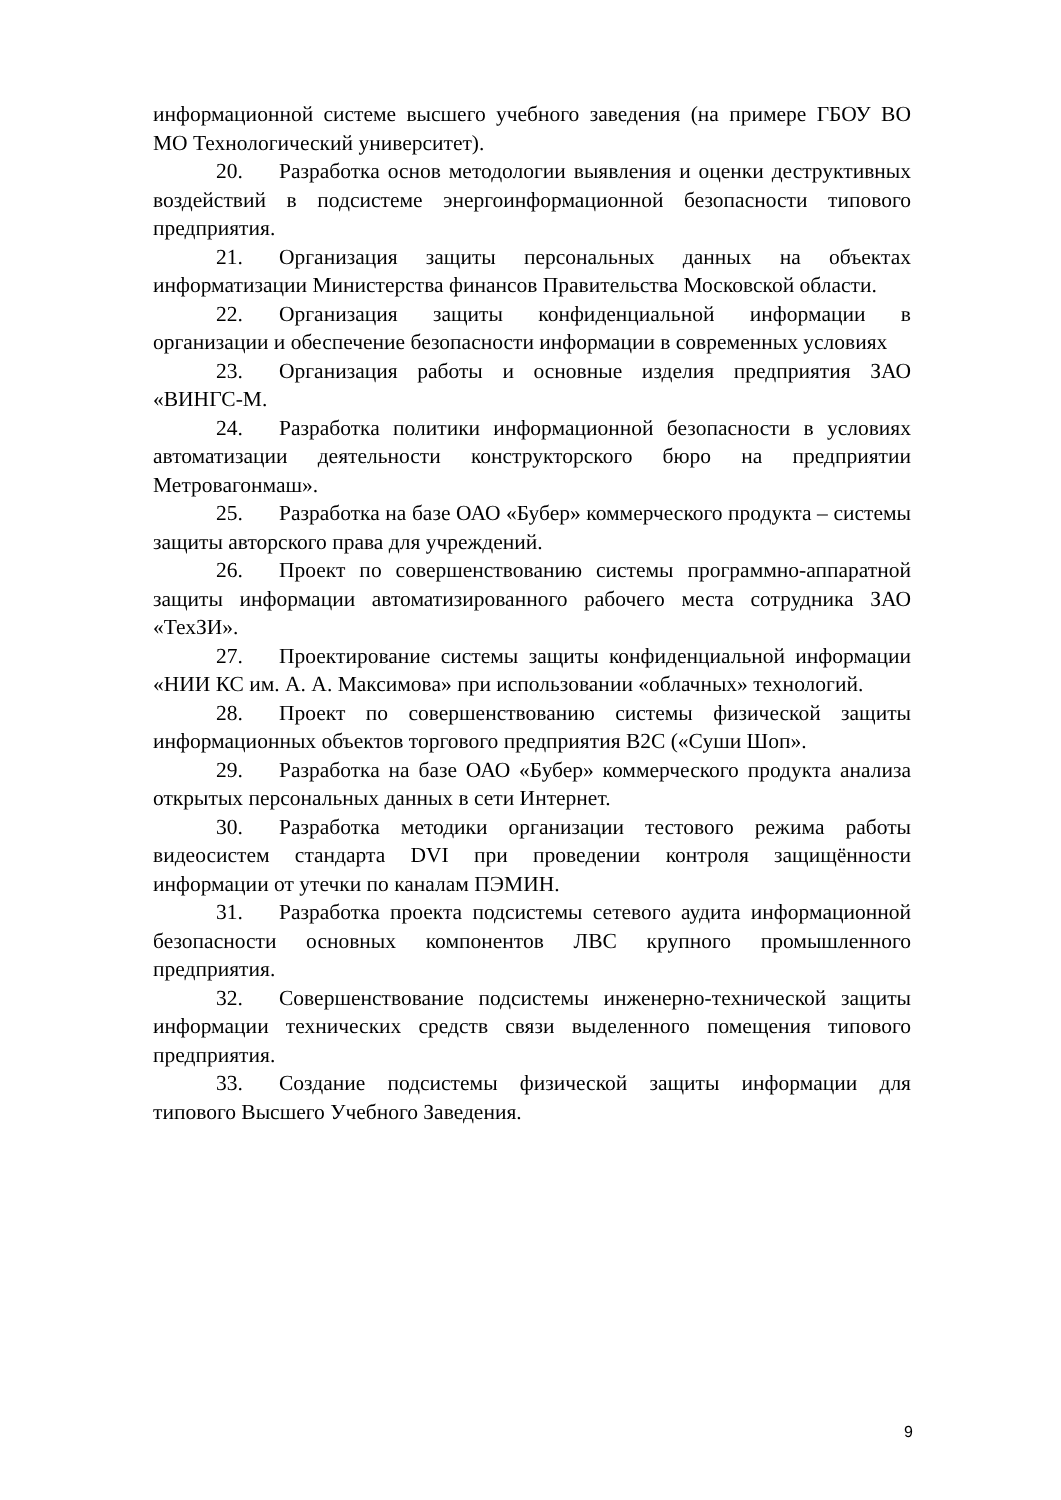информационной системе высшего учебного заведения (на примере ГБОУ ВО МО Технологический университет).
20. Разработка основ методологии выявления и оценки деструктивных воздействий в подсистеме энергоинформационной безопасности типового предприятия.
21. Организация защиты персональных данных на объектах информатизации Министерства финансов Правительства Московской области.
22. Организация защиты конфиденциальной информации в организации и обеспечение безопасности информации в современных условиях
23. Организация работы и основные изделия предприятия ЗАО «ВИНГС-М.
24. Разработка политики информационной безопасности в условиях автоматизации деятельности конструкторского бюро на предприятии Метровагонмаш».
25. Разработка на базе ОАО «Бубер» коммерческого продукта – системы защиты авторского права для учреждений.
26. Проект по совершенствованию системы программно-аппаратной защиты информации автоматизированного рабочего места сотрудника ЗАО «ТехЗИ».
27. Проектирование системы защиты конфиденциальной информации «НИИ КС им. А. А. Максимова» при использовании «облачных» технологий.
28. Проект по совершенствованию системы физической защиты информационных объектов торгового предприятия B2C («Суши Шоп».
29. Разработка на базе ОАО «Бубер» коммерческого продукта анализа открытых персональных данных в сети Интернет.
30. Разработка методики организации тестового режима работы видеосистем стандарта DVI при проведении контроля защищённости информации от утечки по каналам ПЭМИН.
31. Разработка проекта подсистемы сетевого аудита информационной безопасности основных компонентов ЛВС крупного промышленного предприятия.
32. Совершенствование подсистемы инженерно-технической защиты информации технических средств связи выделенного помещения типового предприятия.
33. Создание подсистемы физической защиты информации для типового Высшего Учебного Заведения.
9